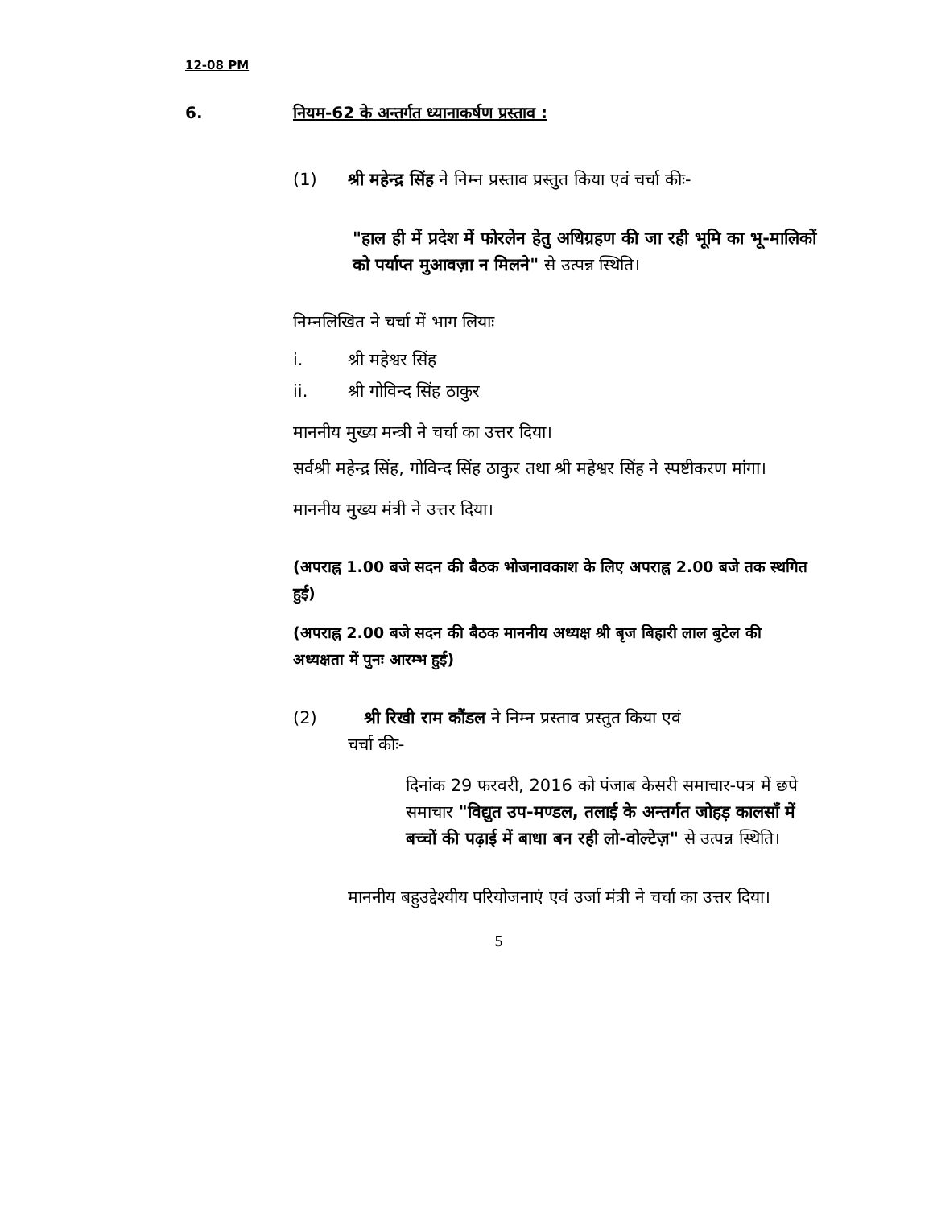12-08 PM
6. नियम-62 के अन्तर्गत ध्यानाकर्षण प्रस्ताव :
(1) श्री महेन्द्र सिंह ने निम्न प्रस्ताव प्रस्तुत किया एवं चर्चा कीः-
"हाल ही में प्रदेश में फोरलेन हेतु अधिग्रहण की जा रही भूमि का भू-मालिकों को पर्याप्त मुआवज़ा न मिलने" से उत्पन्न स्थिति।
निम्नलिखित ने चर्चा में भाग लियाः
i. श्री महेश्वर सिंह
ii. श्री गोविन्द सिंह ठाकुर
माननीय मुख्य मन्त्री ने चर्चा का उत्तर दिया।
सर्वश्री महेन्द्र सिंह, गोविन्द सिंह ठाकुर तथा श्री महेश्वर सिंह ने स्पष्टीकरण मांगा।
माननीय मुख्य मंत्री ने उत्तर दिया।
(अपराह्न 1.00 बजे सदन की बैठक भोजनावकाश के लिए अपराह्न 2.00 बजे तक स्थगित हुई)
(अपराह्न 2.00 बजे सदन की बैठक माननीय अध्यक्ष श्री बृज बिहारी लाल बुटेल की अध्यक्षता में पुनः आरम्भ हुई)
(2) श्री रिखी राम कौंडल ने निम्न प्रस्ताव प्रस्तुत किया एवं
चर्चा कीः-
दिनांक 29 फरवरी, 2016 को पंजाब केसरी समाचार-पत्र में छपे समाचार "विद्युत उप-मण्डल, तलाई के अन्तर्गत जोहड़ कालसाँ में बच्चों की पढ़ाई में बाधा बन रही लो-वोल्टेज़" से उत्पन्न स्थिति।
माननीय बहुउद्देश्यीय परियोजनाएं एवं उर्जा मंत्री ने चर्चा का उत्तर दिया।
5